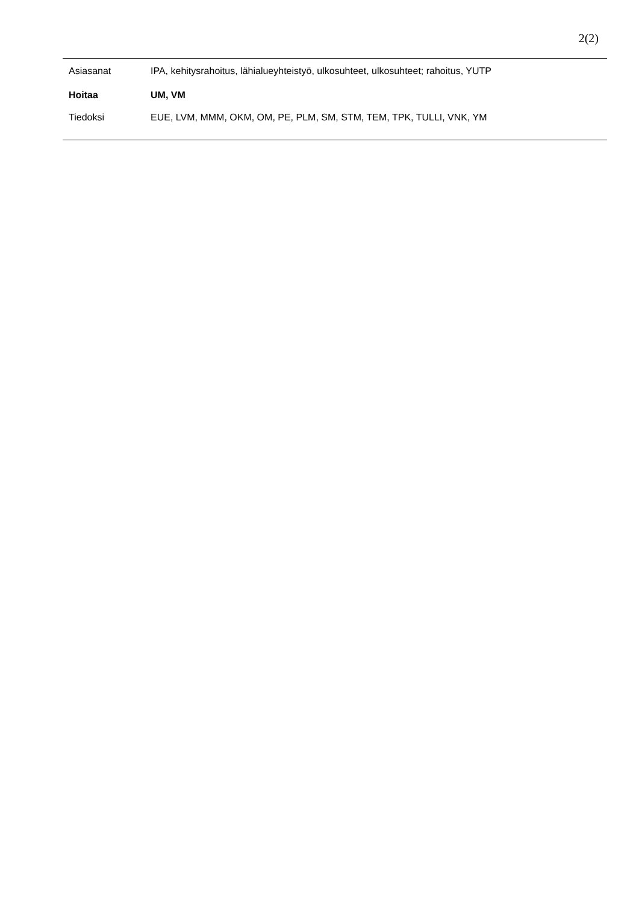2(2)
| Asiasanat | IPA, kehitysrahoitus, lähialueyhteistyö, ulkosuhteet, ulkosuhteet; rahoitus, YUTP |
| Hoitaa | UM, VM |
| Tiedoksi | EUE, LVM, MMM, OKM, OM, PE, PLM, SM, STM, TEM, TPK, TULLI, VNK, YM |